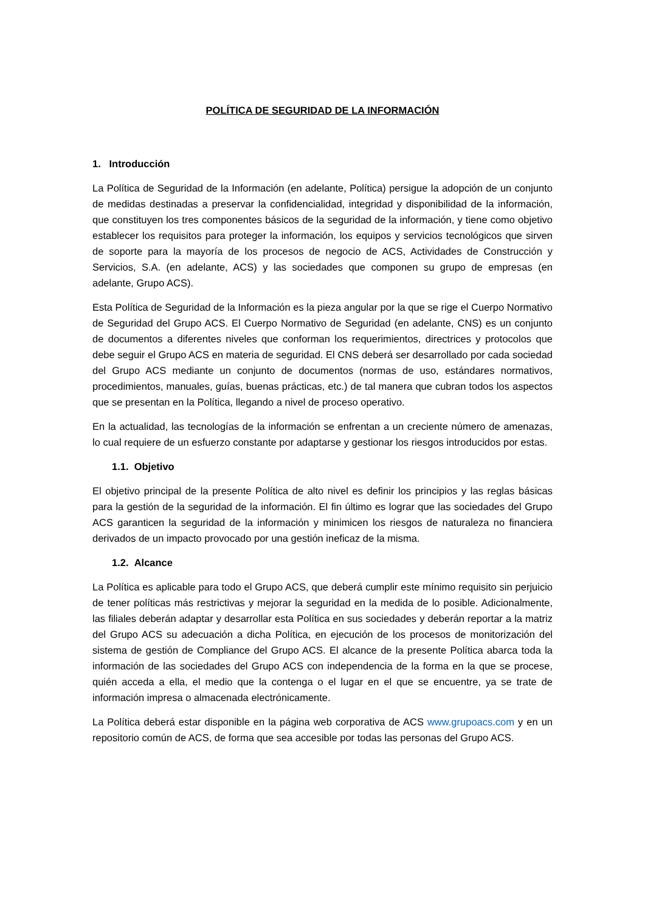POLÍTICA DE SEGURIDAD DE LA INFORMACIÓN
1. Introducción
La Política de Seguridad de la Información (en adelante, Política) persigue la adopción de un conjunto de medidas destinadas a preservar la confidencialidad, integridad y disponibilidad de la información, que constituyen los tres componentes básicos de la seguridad de la información, y tiene como objetivo establecer los requisitos para proteger la información, los equipos y servicios tecnológicos que sirven de soporte para la mayoría de los procesos de negocio de ACS, Actividades de Construcción y Servicios, S.A. (en adelante, ACS) y las sociedades que componen su grupo de empresas (en adelante, Grupo ACS).
Esta Política de Seguridad de la Información es la pieza angular por la que se rige el Cuerpo Normativo de Seguridad del Grupo ACS. El Cuerpo Normativo de Seguridad (en adelante, CNS) es un conjunto de documentos a diferentes niveles que conforman los requerimientos, directrices y protocolos que debe seguir el Grupo ACS en materia de seguridad. El CNS deberá ser desarrollado por cada sociedad del Grupo ACS mediante un conjunto de documentos (normas de uso, estándares normativos, procedimientos, manuales, guías, buenas prácticas, etc.) de tal manera que cubran todos los aspectos que se presentan en la Política, llegando a nivel de proceso operativo.
En la actualidad, las tecnologías de la información se enfrentan a un creciente número de amenazas, lo cual requiere de un esfuerzo constante por adaptarse y gestionar los riesgos introducidos por estas.
1.1. Objetivo
El objetivo principal de la presente Política de alto nivel es definir los principios y las reglas básicas para la gestión de la seguridad de la información. El fin último es lograr que las sociedades del Grupo ACS garanticen la seguridad de la información y minimicen los riesgos de naturaleza no financiera derivados de un impacto provocado por una gestión ineficaz de la misma.
1.2. Alcance
La Política es aplicable para todo el Grupo ACS, que deberá cumplir este mínimo requisito sin perjuicio de tener políticas más restrictivas y mejorar la seguridad en la medida de lo posible. Adicionalmente, las filiales deberán adaptar y desarrollar esta Política en sus sociedades y deberán reportar a la matriz del Grupo ACS su adecuación a dicha Política, en ejecución de los procesos de monitorización del sistema de gestión de Compliance del Grupo ACS. El alcance de la presente Política abarca toda la información de las sociedades del Grupo ACS con independencia de la forma en la que se procese, quién acceda a ella, el medio que la contenga o el lugar en el que se encuentre, ya se trate de información impresa o almacenada electrónicamente.
La Política deberá estar disponible en la página web corporativa de ACS www.grupoacs.com y en un repositorio común de ACS, de forma que sea accesible por todas las personas del Grupo ACS.